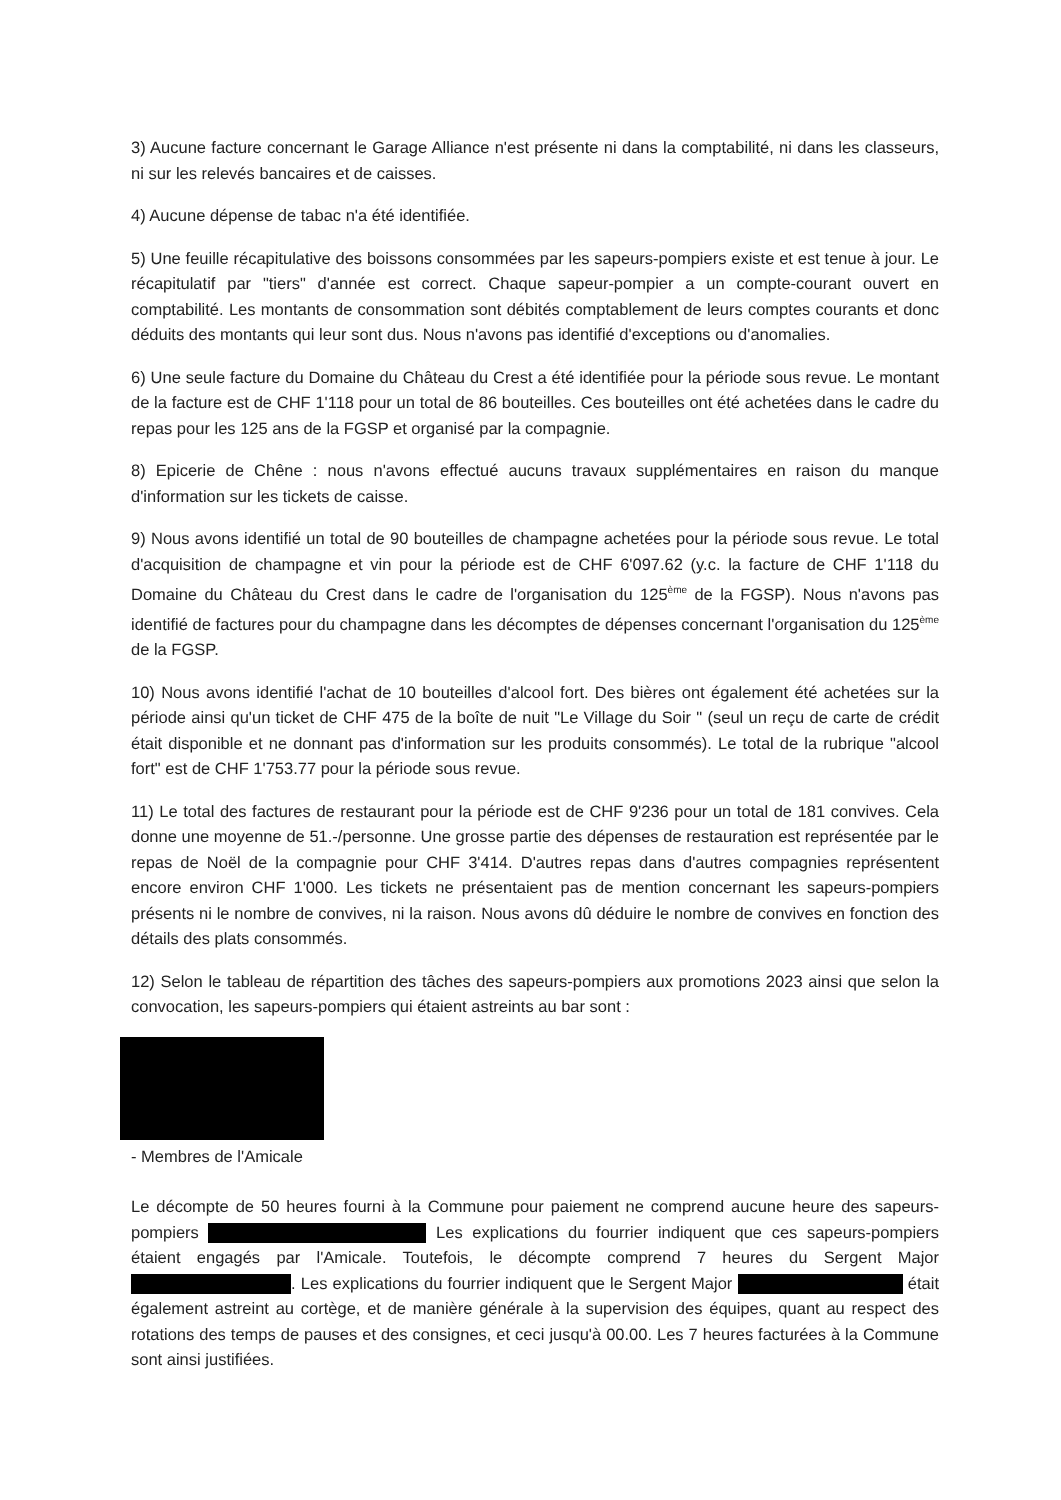3) Aucune facture concernant le Garage Alliance n'est présente ni dans la comptabilité, ni dans les classeurs, ni sur les relevés bancaires et de caisses.
4) Aucune dépense de tabac n'a été identifiée.
5) Une feuille récapitulative des boissons consommées par les sapeurs-pompiers existe et est tenue à jour. Le récapitulatif par "tiers" d'année est correct. Chaque sapeur-pompier a un compte-courant ouvert en comptabilité. Les montants de consommation sont débités comptablement de leurs comptes courants et donc déduits des montants qui leur sont dus. Nous n'avons pas identifié d'exceptions ou d'anomalies.
6) Une seule facture du Domaine du Château du Crest a été identifiée pour la période sous revue. Le montant de la facture est de CHF 1'118 pour un total de 86 bouteilles. Ces bouteilles ont été achetées dans le cadre du repas pour les 125 ans de la FGSP et organisé par la compagnie.
8) Epicerie de Chêne : nous n'avons effectué aucuns travaux supplémentaires en raison du manque d'information sur les tickets de caisse.
9) Nous avons identifié un total de 90 bouteilles de champagne achetées pour la période sous revue. Le total d'acquisition de champagne et vin pour la période est de CHF 6'097.62 (y.c. la facture de CHF 1'118 du Domaine du Château du Crest dans le cadre de l'organisation du 125<sup>ème</sup> de la FGSP). Nous n'avons pas identifié de factures pour du champagne dans les décomptes de dépenses concernant l'organisation du 125<sup>ème</sup> de la FGSP.
10) Nous avons identifié l'achat de 10 bouteilles d'alcool fort. Des bières ont également été achetées sur la période ainsi qu'un ticket de CHF 475 de la boîte de nuit "Le Village du Soir " (seul un reçu de carte de crédit était disponible et ne donnant pas d'information sur les produits consommés). Le total de la rubrique "alcool fort" est de CHF 1'753.77 pour la période sous revue.
11) Le total des factures de restaurant pour la période est de CHF 9'236 pour un total de 181 convives. Cela donne une moyenne de 51.-/personne. Une grosse partie des dépenses de restauration est représentée par le repas de Noël de la compagnie pour CHF 3'414. D'autres repas dans d'autres compagnies représentent encore environ CHF 1'000. Les tickets ne présentaient pas de mention concernant les sapeurs-pompiers présents ni le nombre de convives, ni la raison. Nous avons dû déduire le nombre de convives en fonction des détails des plats consommés.
12) Selon le tableau de répartition des tâches des sapeurs-pompiers aux promotions 2023 ainsi que selon la convocation, les sapeurs-pompiers qui étaient astreints au bar sont :
- Membres de l'Amicale
Le décompte de 50 heures fourni à la Commune pour paiement ne comprend aucune heure des sapeurs-pompiers Les explications du fourrier indiquent que ces sapeurs-pompiers étaient engagés par l'Amicale. Toutefois, le décompte comprend 7 heures du Sergent Major . Les explications du fourrier indiquent que le Sergent Major était également astreint au cortège, et de manière générale à la supervision des équipes, quant au respect des rotations des temps de pauses et des consignes, et ceci jusqu'à 00.00. Les 7 heures facturées à la Commune sont ainsi justifiées.